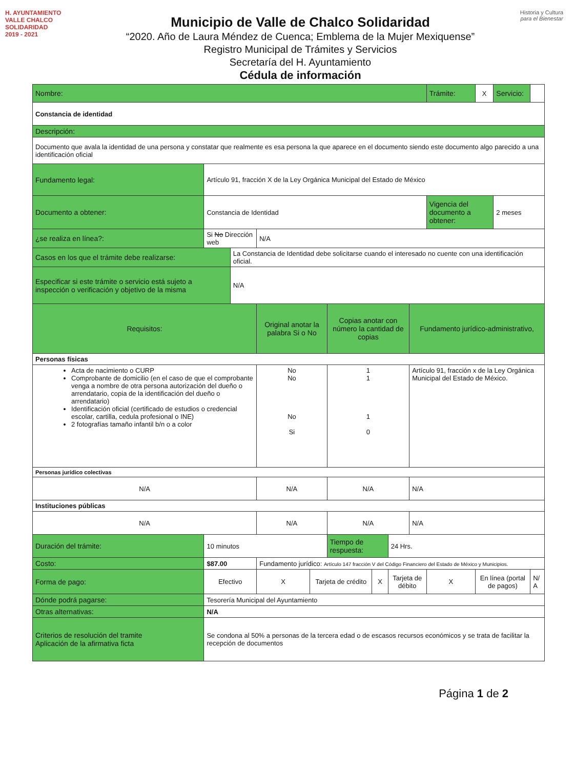H. AYUNTAMIENTO
VALLE CHALCO
SOLIDARIDAD
2019 - 2021
Municipio de Valle de Chalco Solidaridad
“2020. Año de Laura Méndez de Cuenca; Emblema de la Mujer Mexiquense”
Registro Municipal de Trámites y Servicios
Secretaría del H. Ayuntamiento
Cédula de información
Historia y Cultura
para el Bienestar
| Nombre: | | | | | | | | | Trámite: | X | Servicio: | |
| Constancia de identidad | | | | | | | | | | | | |
| Descripción: | | | | | | | | | | | | |
| Documento que avala la identidad de una persona y constatar que realmente es esa persona la que aparece en el documento siendo este documento algo parecido a una identificación oficial | | | | | | | | | | | | |
| Fundamento legal: | Artículo 91, fracción X de la Ley Orgánica Municipal del Estado de México | | | | | | | | | | | |
| Documento a obtener: | Constancia de Identidad | | | | | | | | Vigencia del documento a obtener: | | 2 meses | |
| ¿se realiza en línea?: | Si No Dirección web | | N/A | | | | | | | | | |
| Casos en los que el trámite debe realizarse: | | La Constancia de Identidad debe solicitarse cuando el interesado no cuente con una identificación oficial. | | | | | | | | | | |
| Especificar si este trámite o servicio está sujeto a inspección o verificación y objetivo de la misma | | N/A | | | | | | | | | | |
| Requisitos: | | | Original anotar la palabra Si o No | | Copias anotar con número la cantidad de copias | | | Fundamento jurídico-administrativo, | | | | |
| Personas físicas | | | | | | | | | | | | |
| Acta de nacimiento o CURP Comprobante de domicilio (en el caso de que el comprobante venga a nombre de otra persona autorización del dueño o arrendatario, copia de la identificación del dueño o arrendatario) Identificación oficial (certificado de estudios o credencial escolar, cartilla, cedula profesional o INE) 2 fotografías tamaño infantil b/n o a color | | | No No No Si | | 1 1 1 0 | | | Artículo 91, fracción x de la Ley Orgánica Municipal del Estado de México. | | | | |
| Personas jurídico colectivas | | | | | | | | | | | | |
| N/A | | | N/A | | N/A | | | N/A | | | | |
| Instituciones públicas | | | | | | | | | | | | |
| N/A | | | N/A | | N/A | | | N/A | | | | |
| Duración del trámite: | 10 minutos | | | | Tiempo de respuesta: | | 24 Hrs. | | | | | |
| Costo: | $87.00 | | Fundamento jurídico: Artículo 147 fracción V del Código Financiero del Estado de México y Municipios. | | | | | | | | | |
| Forma de pago: | Efectivo | | X | Tarjeta de crédito | | X | Tarjeta de débito | | X | En línea (portal de pagos) | | N/ A |
| Dónde podrá pagarse: | Tesorería Municipal del Ayuntamiento | | | | | | | | | | | |
| Otras alternativas: | N/A | | | | | | | | | | | |
| Criterios de resolución del tramite Aplicación de la afirmativa ficta | Se condona al 50% a personas de la tercera edad o de escasos recursos económicos y se trata de facilitar la recepción de documentos | | | | | | | | | | | |
Página 1 de 2